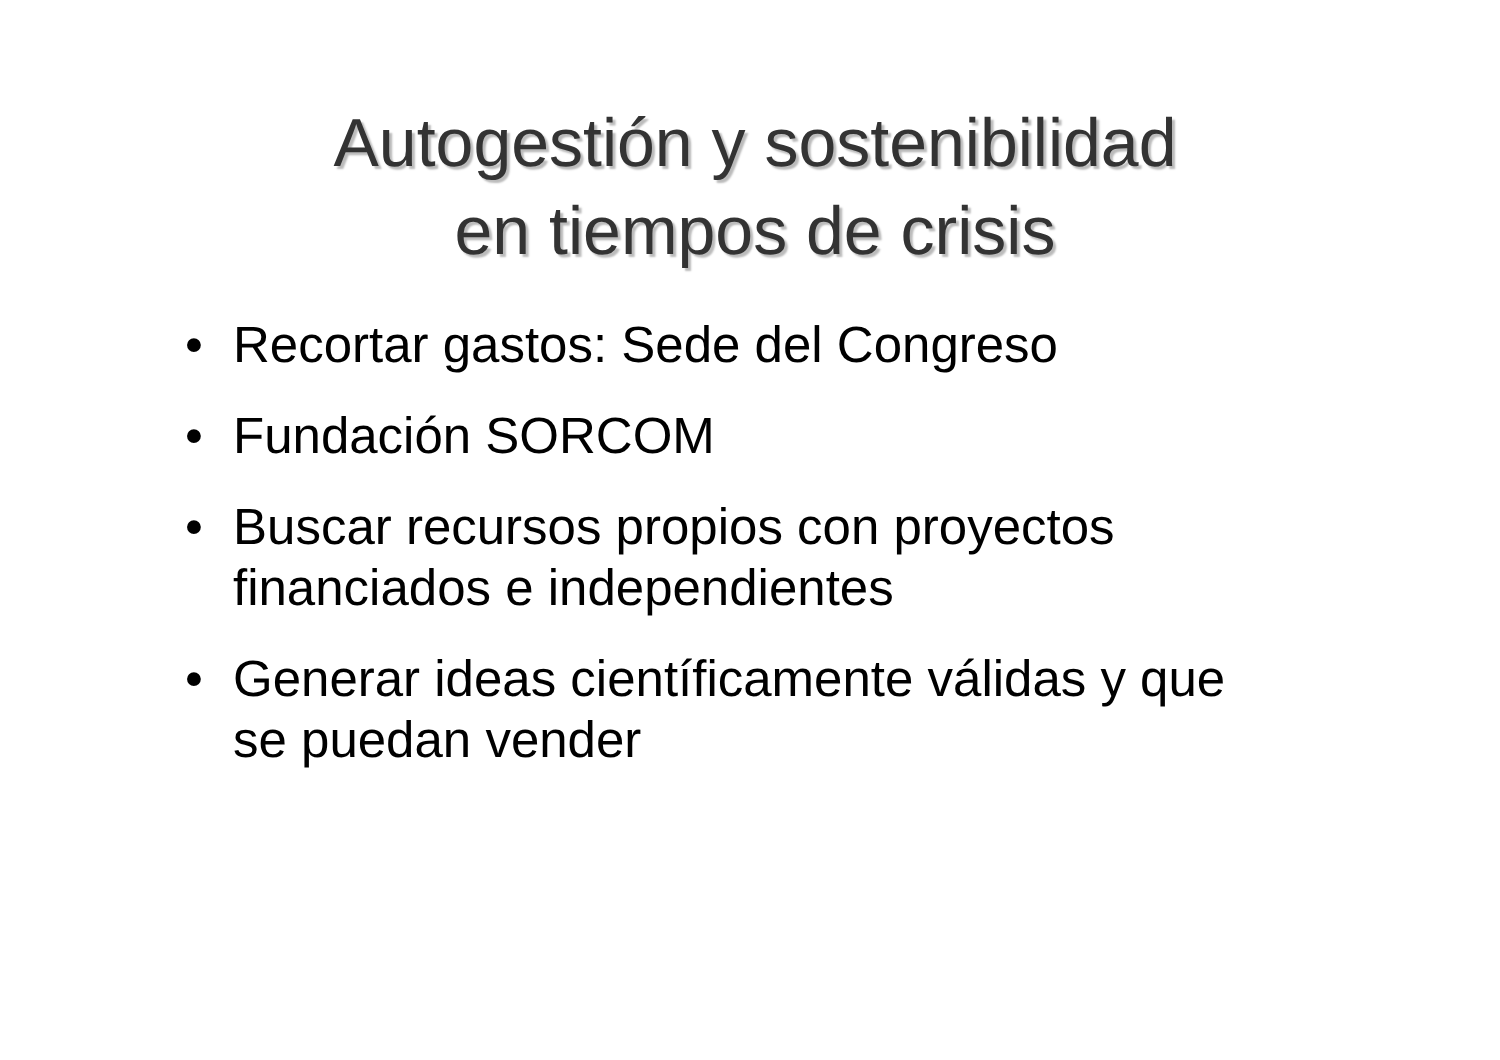Autogestión y sostenibilidad
en tiempos de crisis
• Recortar gastos: Sede del Congreso
• Fundación SORCOM
• Buscar recursos propios con proyectos financiados e independientes
• Generar ideas científicamente válidas y que se puedan vender